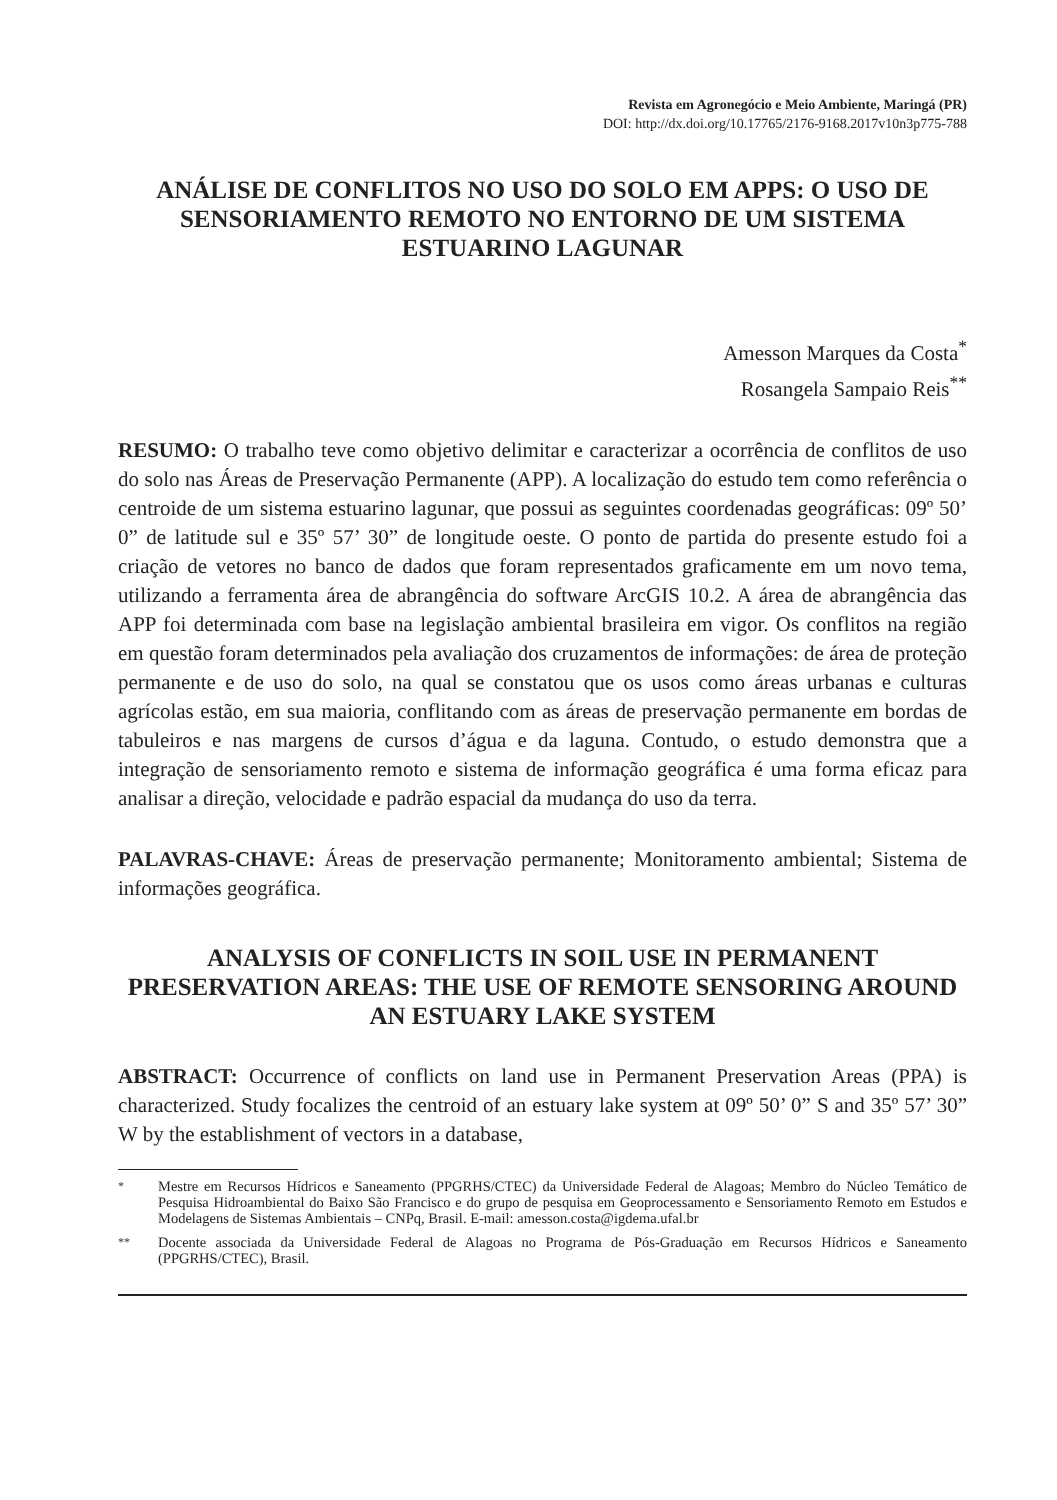Revista em Agronegócio e Meio Ambiente, Maringá (PR)
DOI: http://dx.doi.org/10.17765/2176-9168.2017v10n3p775-788
ANÁLISE DE CONFLITOS NO USO DO SOLO EM APPS: O USO DE SENSORIAMENTO REMOTO NO ENTORNO DE UM SISTEMA ESTUARINO LAGUNAR
Amesson Marques da Costa<sup>*</sup>
Rosangela Sampaio Reis<sup>**</sup>
RESUMO: O trabalho teve como objetivo delimitar e caracterizar a ocorrência de conflitos de uso do solo nas Áreas de Preservação Permanente (APP). A localização do estudo tem como referência o centroide de um sistema estuarino lagunar, que possui as seguintes coordenadas geográficas: 09º 50’ 0” de latitude sul e 35º 57’ 30” de longitude oeste. O ponto de partida do presente estudo foi a criação de vetores no banco de dados que foram representados graficamente em um novo tema, utilizando a ferramenta área de abrangência do software ArcGIS 10.2. A área de abrangência das APP foi determinada com base na legislação ambiental brasileira em vigor. Os conflitos na região em questão foram determinados pela avaliação dos cruzamentos de informações: de área de proteção permanente e de uso do solo, na qual se constatou que os usos como áreas urbanas e culturas agrícolas estão, em sua maioria, conflitando com as áreas de preservação permanente em bordas de tabuleiros e nas margens de cursos d’água e da laguna. Contudo, o estudo demonstra que a integração de sensoriamento remoto e sistema de informação geográfica é uma forma eficaz para analisar a direção, velocidade e padrão espacial da mudança do uso da terra.
PALAVRAS-CHAVE: Áreas de preservação permanente; Monitoramento ambiental; Sistema de informações geográfica.
ANALYSIS OF CONFLICTS IN SOIL USE IN PERMANENT PRESERVATION AREAS: THE USE OF REMOTE SENSORING AROUND AN ESTUARY LAKE SYSTEM
ABSTRACT: Occurrence of conflicts on land use in Permanent Preservation Areas (PPA) is characterized. Study focalizes the centroid of an estuary lake system at 09º 50’ 0” S and 35º 57’ 30” W by the establishment of vectors in a database,
<sup>*</sup> Mestre em Recursos Hídricos e Saneamento (PPGRHS/CTEC) da Universidade Federal de Alagoas; Membro do Núcleo Temático de Pesquisa Hidroambiental do Baixo São Francisco e do grupo de pesquisa em Geoprocessamento e Sensoriamento Remoto em Estudos e Modelagens de Sistemas Ambientais – CNPq, Brasil. E-mail: amesson.costa@igdema.ufal.br
<sup>**</sup> Docente associada da Universidade Federal de Alagoas no Programa de Pós-Graduação em Recursos Hídricos e Saneamento (PPGRHS/CTEC), Brasil.